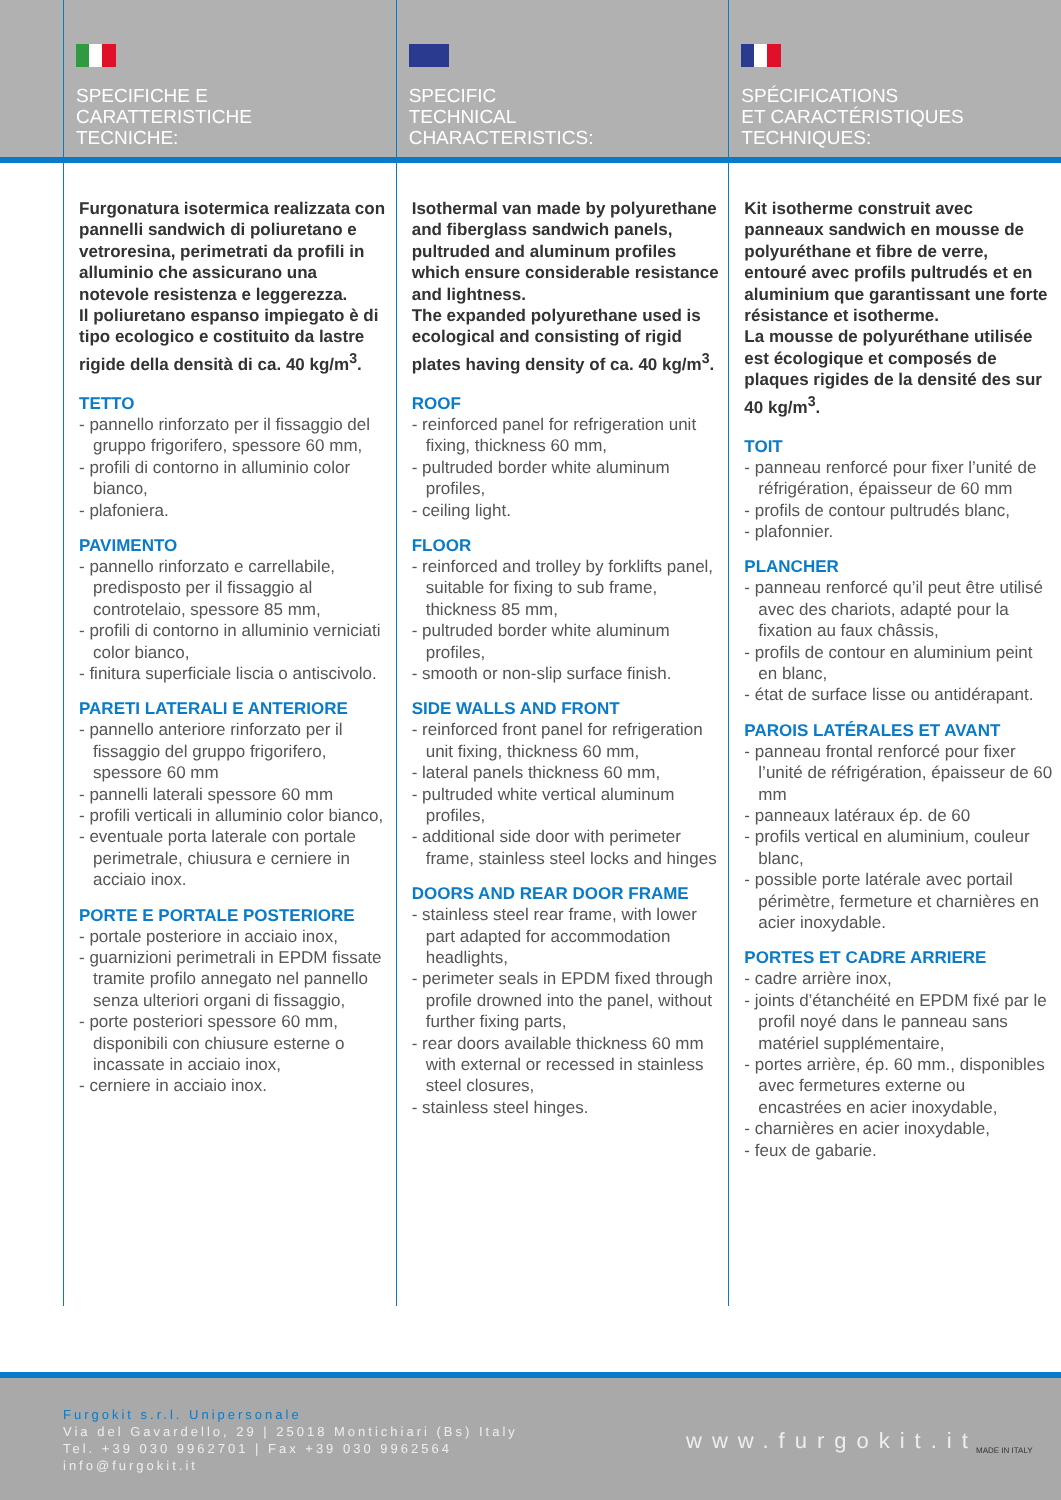SPECIFICHE E
CARATTERISTICHE
TECNICHE:
SPECIFIC
TECHNICAL
CHARACTERISTICS:
SPÉCIFICATIONS
ET CARACTÉRISTIQUES
TECHNIQUES:
Furgonatura isotermica realizzata con pannelli sandwich di poliuretano e vetroresina, perimetrati da profili in alluminio che assicurano una notevole resistenza e leggerezza.
Il poliuretano espanso impiegato è di tipo ecologico e costituito da lastre rigide della densità di ca. 40 kg/m<sup>3</sup>.
TETTO
- pannello rinforzato per il fissaggio del gruppo frigorifero, spessore 60 mm,
- profili di contorno in alluminio color bianco,
- plafoniera.
PAVIMENTO
- pannello rinforzato e carrellabile, predisposto per il fissaggio al controtelaio, spessore 85 mm,
- profili di contorno in alluminio verniciati color bianco,
- finitura superficiale liscia o antiscivolo.
PARETI LATERALI E ANTERIORE
- pannello anteriore rinforzato per il fissaggio del gruppo frigorifero, spessore 60 mm
- pannelli laterali spessore 60 mm
- profili verticali in alluminio color bianco,
- eventuale porta laterale con portale perimetrale, chiusura e cerniere in acciaio inox.
PORTE E PORTALE POSTERIORE
- portale posteriore in acciaio inox,
- guarnizioni perimetrali in EPDM fissate tramite profilo annegato nel pannello senza ulteriori organi di fissaggio,
- porte posteriori spessore 60 mm, disponibili con chiusure esterne o incassate in acciaio inox,
- cerniere in acciaio inox.
Isothermal van made by polyurethane and fiberglass sandwich panels, pultruded and aluminum profiles which ensure considerable resistance and lightness.
The expanded polyurethane used is ecological and consisting of rigid plates having density of ca. 40 kg/m<sup>3</sup>.
ROOF
- reinforced panel for refrigeration unit fixing, thickness 60 mm,
- pultruded border white aluminum profiles,
- ceiling light.
FLOOR
- reinforced and trolley by forklifts panel, suitable for fixing to sub frame, thickness 85 mm,
- pultruded border white aluminum profiles,
- smooth or non-slip surface finish.
SIDE WALLS AND FRONT
- reinforced front panel for refrigeration unit fixing, thickness 60 mm,
- lateral panels thickness 60 mm,
- pultruded white vertical aluminum profiles,
- additional side door with perimeter frame, stainless steel locks and hinges
DOORS AND REAR DOOR FRAME
- stainless steel rear frame, with lower part adapted for accommodation headlights,
- perimeter seals in EPDM fixed through profile drowned into the panel, without further fixing parts,
- rear doors available thickness 60 mm with external or recessed in stainless steel closures,
- stainless steel hinges.
Kit isotherme construit avec panneaux sandwich en mousse de polyuréthane et fibre de verre, entouré avec profils pultrudés et en aluminium que garantissant une forte résistance et isotherme.
La mousse de polyuréthane utilisée est écologique et composés de plaques rigides de la densité des sur 40 kg/m<sup>3</sup>.
TOIT
- panneau renforcé pour fixer l’unité de réfrigération, épaisseur de 60 mm
- profils de contour pultrudés blanc,
- plafonnier.
PLANCHER
- panneau renforcé qu’il peut être utilisé avec des chariots, adapté pour la fixation au faux châssis,
- profils de contour en aluminium peint en blanc,
- état de surface lisse ou antidérapant.
PAROIS LATÉRALES ET AVANT
- panneau frontal renforcé pour fixer l’unité de réfrigération, épaisseur de 60 mm
- panneaux latéraux ép. de 60
- profils vertical en aluminium, couleur blanc,
- possible porte latérale avec portail périmètre, fermeture et charnières en acier inoxydable.
PORTES ET CADRE ARRIERE
- cadre arrière inox,
- joints d’étanchéité en EPDM fixé par le profil noyé dans le panneau sans matériel supplémentaire,
- portes arrière, ép. 60 mm., disponibles avec fermetures externe ou encastrées en acier inoxydable,
- charnières en acier inoxydable,
- feux de gabarie.
Furgokit s.r.l. Unipersonale
Via del Gavardello, 29 | 25018 Montichiari (Bs) Italy
Tel. +39 030 9962701 | Fax +39 030 9962564
info@furgokit.it
www.furgokit.it MADE IN ITALY